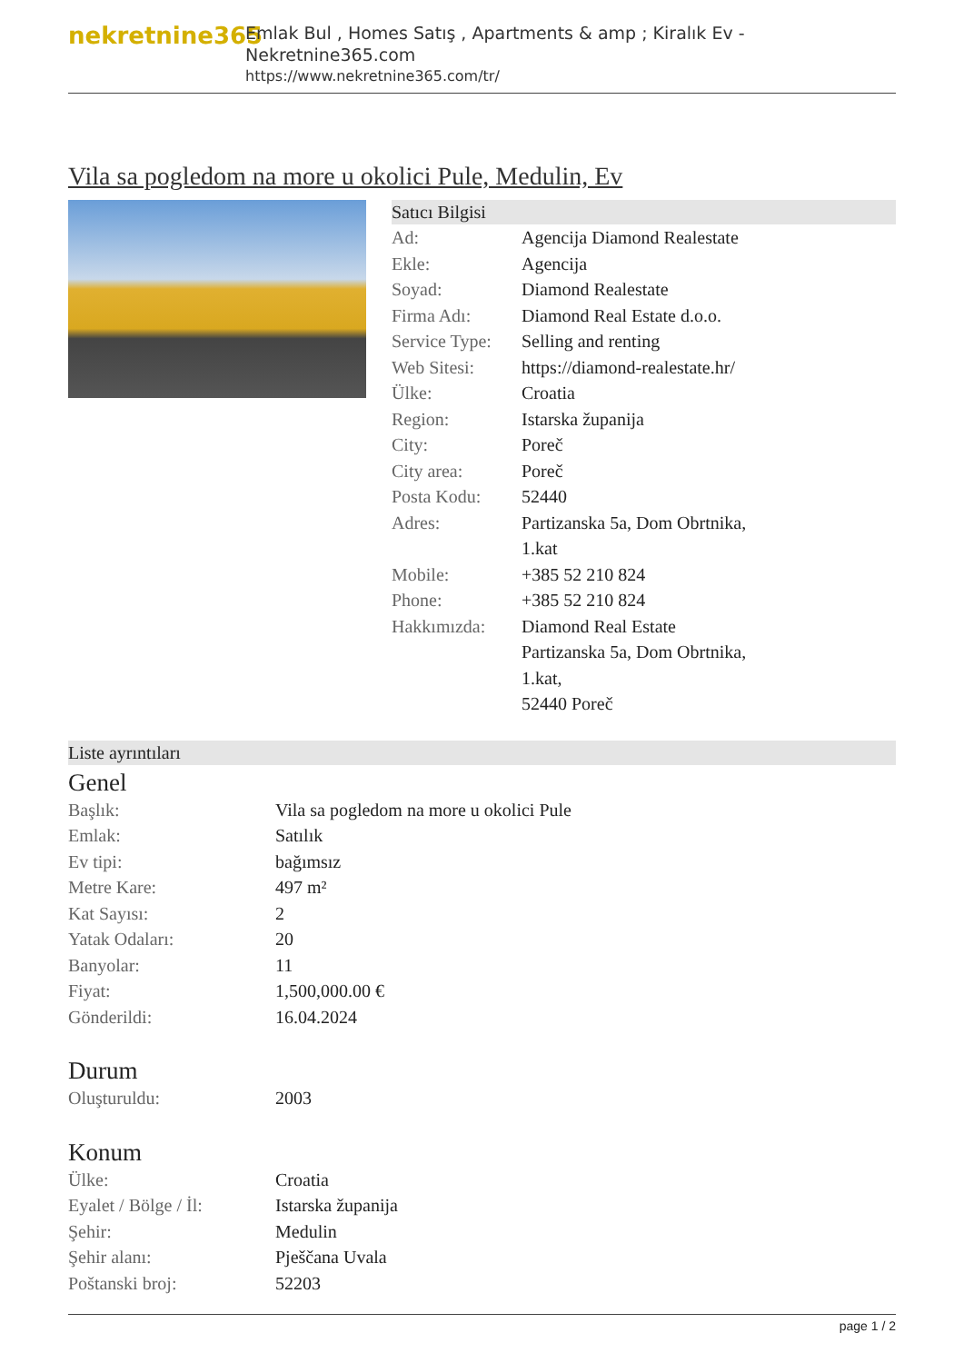nekretnine365
Emlak Bul , Homes Satış , Apartments & amp ; Kiralık Ev - Nekretnine365.com
https://www.nekretnine365.com/tr/
Vila sa pogledom na more u okolici Pule, Medulin, Ev
Satıcı Bilgisi
| Ad: | Agencija Diamond Realestate |
| Ekle: | Agencija |
| Soyad: | Diamond Realestate |
| Firma Adı: | Diamond Real Estate d.o.o. |
| Service Type: | Selling and renting |
| Web Sitesi: | https://diamond-realestate.hr/ |
| Ülke: | Croatia |
| Region: | Istarska županija |
| City: | Poreč |
| City area: | Poreč |
| Posta Kodu: | 52440 |
| Adres: | Partizanska 5a, Dom Obrtnika, 1.kat |
| Mobile: | +385 52 210 824 |
| Phone: | +385 52 210 824 |
| Hakkımızda: | Diamond Real Estate Partizanska 5a, Dom Obrtnika, 1.kat, 52440 Poreč |
Liste ayrıntıları
Genel
| Başlık: | Vila sa pogledom na more u okolici Pule |
| Emlak: | Satılık |
| Ev tipi: | bağımsız |
| Metre Kare: | 497 m² |
| Kat Sayısı: | 2 |
| Yatak Odaları: | 20 |
| Banyolar: | 11 |
| Fiyat: | 1,500,000.00 € |
| Gönderildi: | 16.04.2024 |
Durum
| Oluşturuldu: | 2003 |
Konum
| Ülke: | Croatia |
| Eyalet / Bölge / İl: | Istarska županija |
| Şehir: | Medulin |
| Şehir alanı: | Pješčana Uvala |
| Poštanski broj: | 52203 |
page 1 / 2